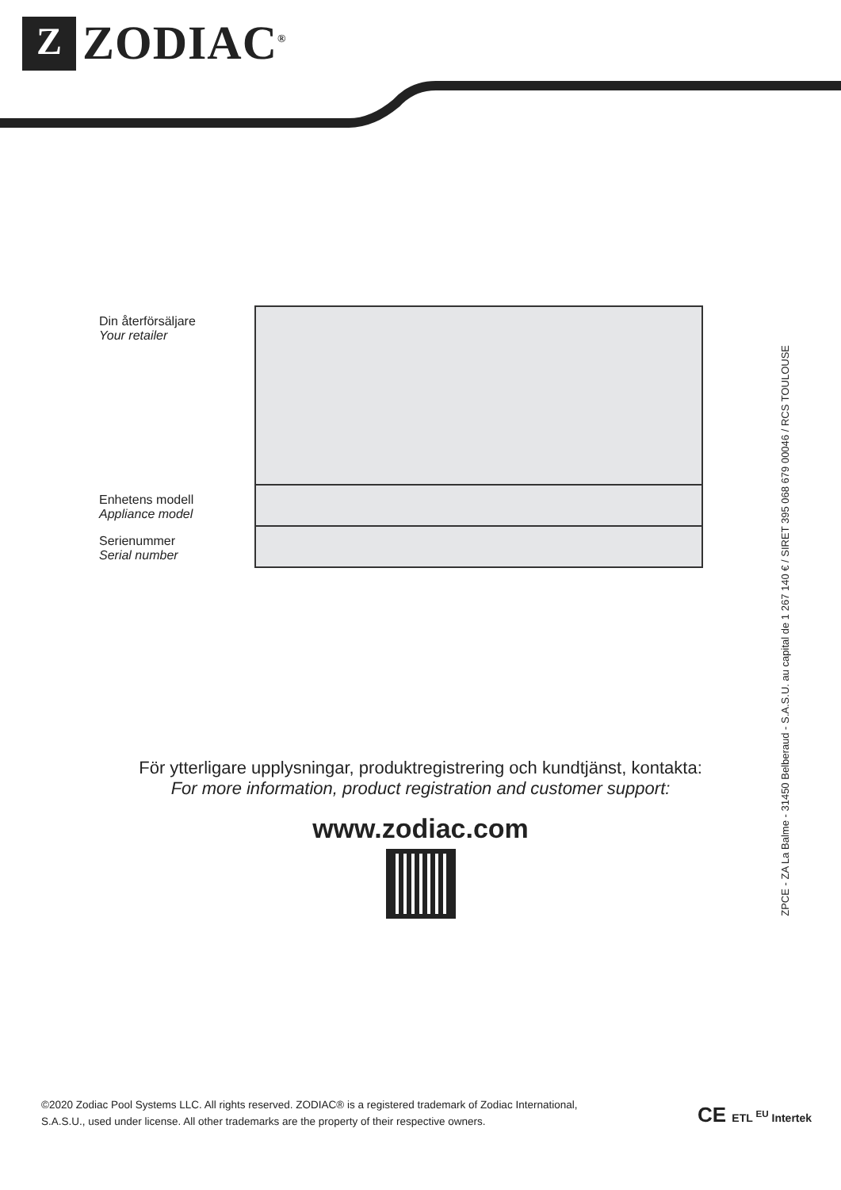Z
ZODIAC<sup>®</sup>
| Din återförsäljare Your retailer | |
| Enhetens modell Appliance model | |
| Serienummer Serial number | |
För ytterligare upplysningar, produktregistrering och kundtjänst, kontakta:
For more information, product registration and customer support:
www.zodiac.com
ZPCE - ZA La Balme - 31450 Belberaud - S.A.S.U. au capital de 1 267 140 € / SIRET 395 068 679 00046 / RCS TOULOUSE
©2020 Zodiac Pool Systems LLC. All rights reserved. ZODIAC® is a registered trademark of Zodiac International, S.A.S.U., used under license. All other trademarks are the property of their respective owners.
CE ETL <sup>EU</sup> Intertek